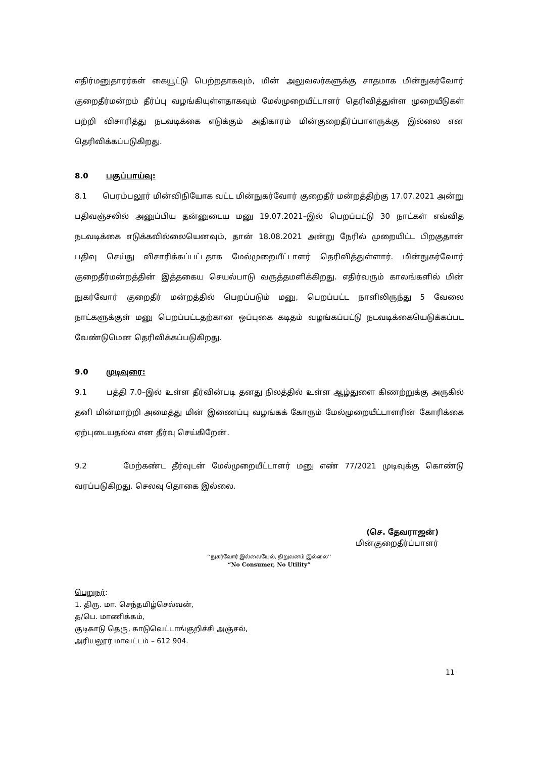எதிர்மனுதாரர்கள் கையூட்டு பெற்றதாகவும், மின் அலுவலர்களுக்கு சாதமாக மின்நுகர்வோர் குறைதீர்மன்றம் தீர்ப்பு வழங்கியுள்ளதாகவும் மேல்முறையீட்டாளர் தெரிவித்துள்ள முறையீடுகள் பற்றி விசாரித்து நடவடிக்கை எடுக்கும் அதிகாரம் மின்குறைதீர்ப்பாளருக்கு இல்லை என தெரிவிக்கப்படுகிறது.
8.0 பகுப்பாய்வு:
8.1 பெரம்பலூர் மின்விநியோக வட்ட மின்நுகர்வோர் குறைதீர் மன்றத்திற்கு 17.07.2021 அன்று பதிவஞ்சலில் அனுப்பிய தன்னுடைய மனு 19.07.2021–இல் பெறப்பட்டு 30 நாட்கள் எவ்வித நடவடிக்கை எடுக்கவில்லையெனவும், தான் 18.08.2021 அன்று நேரில் முறையிட்ட பிறகுதான் பதிவு செய்து விசாரிக்கப்பட்டதாக மேல்முறையீட்டாளர் தெரிவித்துள்ளார். மின்நுகர்வோர் குறைதீர்மன்றத்தின் இத்தகைய செயல்பாடு வருத்தமளிக்கிறது. எதிர்வரும் காலங்களில் மின் நுகர்வோர் குறைதீர் மன்றத்தில் பெறப்படும் மனு, பெறப்பட்ட நாளிலிருந்து 5 வேலை நாட்களுக்குள் மனு பெறப்பட்டதற்கான ஒப்புகை கடிதம் வழங்கப்பட்டு நடவடிக்கையெடுக்கப்பட வேண்டுமென தெரிவிக்கப்படுகிறது.
9.0 முடிவுரை:
9.1 பத்தி 7.0–இல் உள்ள தீர்வின்படி தனது நிலத்தில் உள்ள ஆழ்துளை கிணற்றுக்கு அருகில் தனி மின்மாற்றி அமைத்து மின் இணைப்பு வழங்கக் கோரும் மேல்முறையீட்டாளரின் கோரிக்கை ஏற்புடையதல்ல என தீர்வு செய்கிறேன்.
9.2 மேற்கண்ட தீர்வுடன் மேல்முறையீட்டாளர் மனு எண் 77/2021 முடிவுக்கு கொண்டு வரப்படுகிறது. செலவு தொகை இல்லை.
(செ. தேவராஜன்)
மின்குறைதீர்ப்பாளர்
‘‘நுகர்வோர் இல்லையேல், நிறுவனம் இல்லை’’
“No Consumer, No Utility”
பெறுநர்:
1. திரு. மா. செந்தமிழ்செல்வன்,
த/பெ. மாணிக்கம்,
குடிகாடு தெரு, காடுவெட்டாங்குறிச்சி அஞ்சல்,
அரியலூர் மாவட்டம் – 612 904.
11